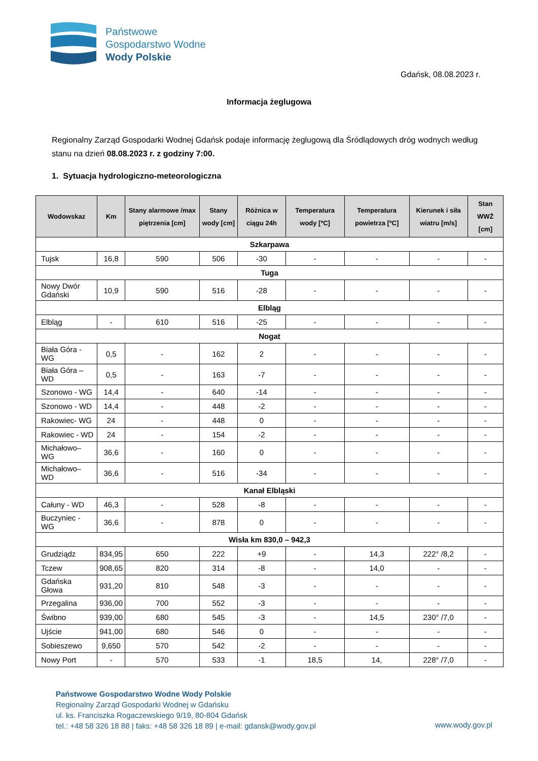Państwowe
Gospodarstwo Wodne
Wody Polskie
Gdańsk, 08.08.2023 r.
Informacja żeglugowa
Regionalny Zarząd Gospodarki Wodnej Gdańsk podaje informację żeglugową dla Śródlądowych dróg wodnych według stanu na dzień 08.08.2023 r. z godziny 7:00.
1. Sytuacja hydrologiczno-meteorologiczna
| Wodowskaz | Km | Stany alarmowe /max piętrzenia [cm] | Stany wody [cm] | Różnica w ciągu 24h | Temperatura wody [ºC] | Temperatura powietrza [ºC] | Kierunek i siła wiatru [m/s] | Stan WWŻ [cm] |
| --- | --- | --- | --- | --- | --- | --- | --- | --- |
| Szkarpawa | | | | | | | | |
| Tujsk | 16,8 | 590 | 506 | -30 | - | - | - | - |
| Tuga | | | | | | | | |
| Nowy Dwór Gdański | 10,9 | 590 | 516 | -28 | - | - | - | - |
| Elbląg | | | | | | | | |
| Elbląg | - | 610 | 516 | -25 | - | - | - | - |
| Nogat | | | | | | | | |
| Biała Góra - WG | 0,5 | - | 162 | 2 | - | - | - | - |
| Biała Góra – WD | 0,5 | - | 163 | -7 | - | - | - | - |
| Szonowo - WG | 14,4 | - | 640 | -14 | - | - | - | - |
| Szonowo - WD | 14,4 | - | 448 | -2 | - | - | - | - |
| Rakowiec- WG | 24 | - | 448 | 0 | - | - | - | - |
| Rakowiec - WD | 24 | - | 154 | -2 | - | - | - | - |
| Michałowo– WG | 36,6 | - | 160 | 0 | - | - | - | - |
| Michałowo– WD | 36,6 | - | 516 | -34 | - | - | - | - |
| Kanał Elbląski | | | | | | | | |
| Całuny - WD | 46,3 | - | 528 | -8 | - | - | - | - |
| Buczyniec - WG | 36,6 | - | 878 | 0 | - | - | - | - |
| Wisła km 830,0 – 942,3 | | | | | | | | |
| Grudziądz | 834,95 | 650 | 222 | +9 | - | 14,3 | 222° /8,2 | - |
| Tczew | 908,65 | 820 | 314 | -8 | - | 14,0 | - | - |
| Gdańska Głowa | 931,20 | 810 | 548 | -3 | - | - | - | - |
| Przegalina | 936,00 | 700 | 552 | -3 | - | - | - | - |
| Świbno | 939,00 | 680 | 545 | -3 | - | 14,5 | 230° /7,0 | - |
| Ujście | 941,00 | 680 | 546 | 0 | - | - | - | - |
| Sobieszewo | 9,650 | 570 | 542 | -2 | - | - | - | - |
| Nowy Port | - | 570 | 533 | -1 | 18,5 | 14, | 228° /7,0 | - |
Państwowe Gospodarstwo Wodne Wody Polskie
Regionalny Zarząd Gospodarki Wodnej w Gdańsku
ul. ks. Franciszka Rogaczewskiego 9/19, 80-804 Gdańsk
tel.: +48 58 326 18 88 | faks: +48 58 326 18 89 | e-mail: gdansk@wody.gov.pl
www.wody.gov.pl